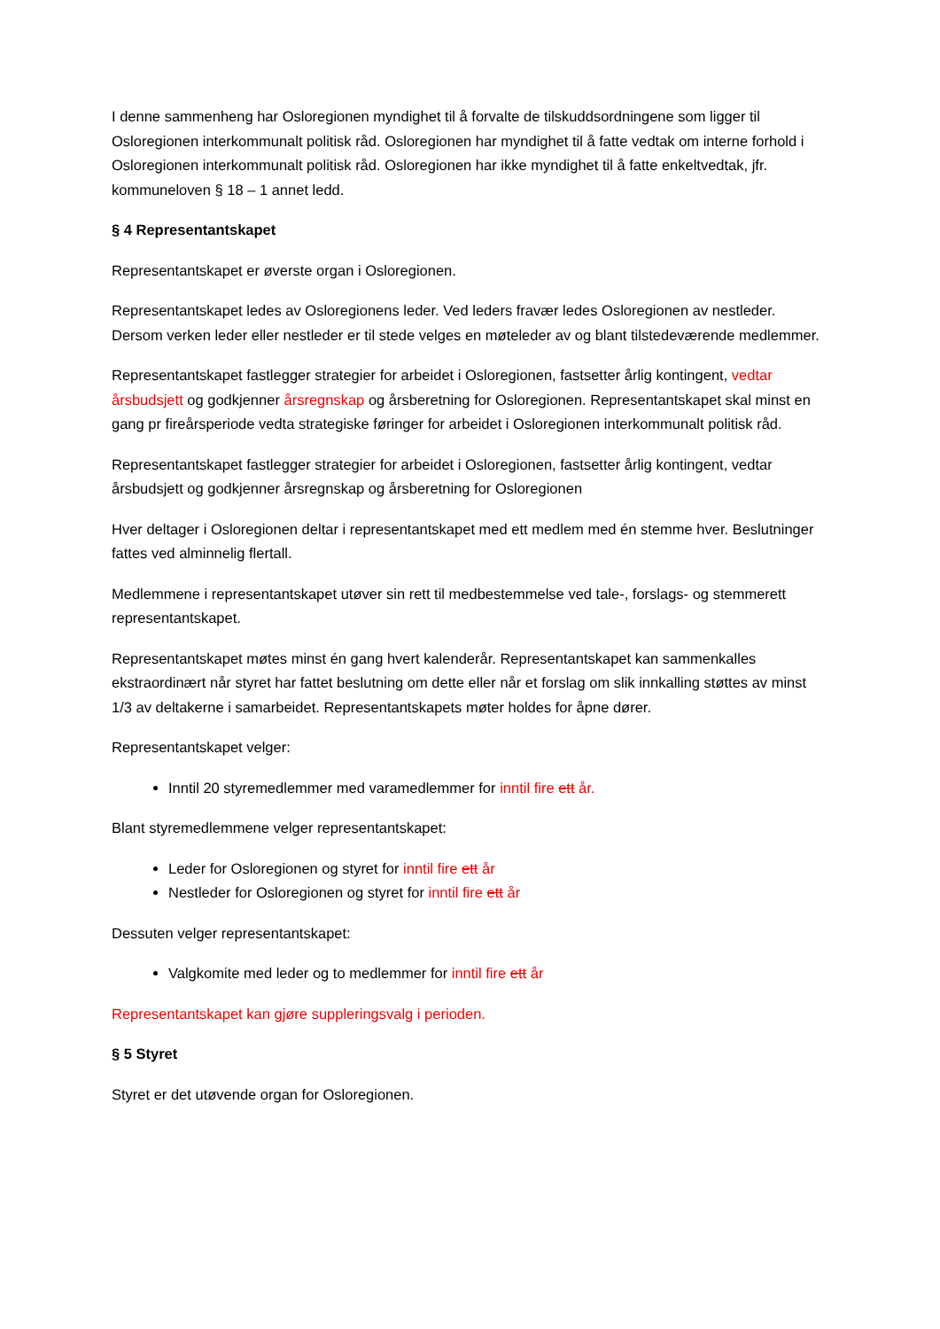I denne sammenheng har Osloregionen myndighet til å forvalte de tilskuddsordningene som ligger til Osloregionen interkommunalt politisk råd. Osloregionen har myndighet til å fatte vedtak om interne forhold i Osloregionen interkommunalt politisk råd. Osloregionen har ikke myndighet til å fatte enkeltvedtak, jfr. kommuneloven § 18 – 1 annet ledd.
§ 4 Representantskapet
Representantskapet er øverste organ i Osloregionen.
Representantskapet ledes av Osloregionens leder. Ved leders fravær ledes Osloregionen av nestleder. Dersom verken leder eller nestleder er til stede velges en møteleder av og blant tilstedeværende medlemmer.
Representantskapet fastlegger strategier for arbeidet i Osloregionen, fastsetter årlig kontingent, vedtar årsbudsjett og godkjenner årsregnskap og årsberetning for Osloregionen. Representantskapet skal minst en gang pr fireårsperiode vedta strategiske føringer for arbeidet i Osloregionen interkommunalt politisk råd.
Representantskapet fastlegger strategier for arbeidet i Osloregionen, fastsetter årlig kontingent, vedtar årsbudsjett og godkjenner årsregnskap og årsberetning for Osloregionen
Hver deltager i Osloregionen deltar i representantskapet med ett medlem med én stemme hver. Beslutninger fattes ved alminnelig flertall.
Medlemmene i representantskapet utøver sin rett til medbestemmelse ved tale-, forslags- og stemmerett representantskapet.
Representantskapet møtes minst én gang hvert kalenderår. Representantskapet kan sammenkalles ekstraordinært når styret har fattet beslutning om dette eller når et forslag om slik innkalling støttes av minst 1/3 av deltakerne i samarbeidet. Representantskapets møter holdes for åpne dører.
Representantskapet velger:
Inntil 20 styremedlemmer med varamedlemmer for inntil fire ett år.
Blant styremedlemmene velger representantskapet:
Leder for Osloregionen og styret for inntil fire ett år
Nestleder for Osloregionen og styret for inntil fire ett år
Dessuten velger representantskapet:
Valgkomite med leder og to medlemmer for inntil fire ett år
Representantskapet kan gjøre suppleringsvalg i perioden.
§ 5 Styret
Styret er det utøvende organ for Osloregionen.